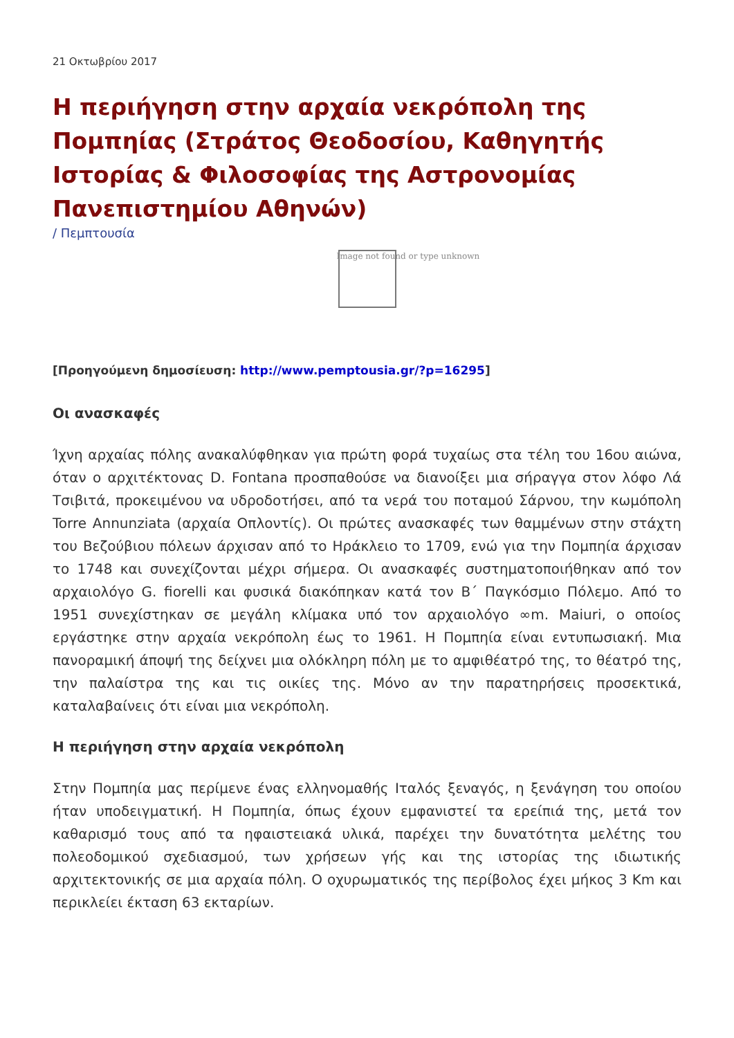21 Οκτωβρίου 2017
Η περιήγηση στην αρχαία νεκρόπολη της Πομπηίας (Στράτος Θεοδοσίου, Καθηγητής Ιστορίας & Φιλοσοφίας της Αστρονομίας Πανεπιστημίου Αθηνών)
/ Πεμπτουσία
Image not found or type unknown
[Προηγούμενη δημοσίευση: http://www.pemptousia.gr/?p=16295]
Οι ανασκαφές
Ίχνη αρχαίας πόλης ανακαλύφθηκαν για πρώτη φορά τυχαίως στα τέλη του 16ου αιώνα, όταν ο αρχιτέκτονας D. Fontana προσπαθούσε να διανοίξει μια σήραγγα στον λόφο Λά Τσιβιτά, προκειμένου να υδροδοτήσει, από τα νερά του ποταμού Σάρνου, την κωμόπολη Torre Annunziata (αρχαία Οπλοντίς). Οι πρώτες ανασκαφές των θαμμένων στην στάχτη του Βεζούβιου πόλεων άρχισαν από το Ηράκλειο το 1709, ενώ για την Πομπηία άρχισαν το 1748 και συνεχίζονται μέχρι σήμερα. Οι ανασκαφές συστηματοποιήθηκαν από τον αρχαιολόγο G. fiorelli και φυσικά διακόπηκαν κατά τον Β΄ Παγκόσμιο Πόλεμο. Από το 1951 συνεχίστηκαν σε μεγάλη κλίμακα υπό τον αρχαιολόγο ∞m. Maiuri, ο οποίος εργάστηκε στην αρχαία νεκρόπολη έως το 1961. Η Πομπηία είναι εντυπωσιακή. Μια πανοραμική άποψή της δείχνει μια ολόκληρη πόλη με το αμφιθέατρό της, το θέατρό της, την παλαίστρα της και τις οικίες της. Μόνο αν την παρατηρήσεις προσεκτικά, καταλαβαίνεις ότι είναι μια νεκρόπολη.
Η περιήγηση στην αρχαία νεκρόπολη
Στην Πομπηία μας περίμενε ένας ελληνομαθής Ιταλός ξεναγός, η ξενάγηση του οποίου ήταν υποδειγματική. Η Πομπηία, όπως έχουν εμφανιστεί τα ερείπιά της, μετά τον καθαρισμό τους από τα ηφαιστειακά υλικά, παρέχει την δυνατότητα μελέτης του πολεοδομικού σχεδιασμού, των χρήσεων γής και της ιστορίας της ιδιωτικής αρχιτεκτονικής σε μια αρχαία πόλη. Ο οχυρωματικός της περίβολος έχει μήκος 3 Km και περικλείει έκταση 63 εκταρίων.